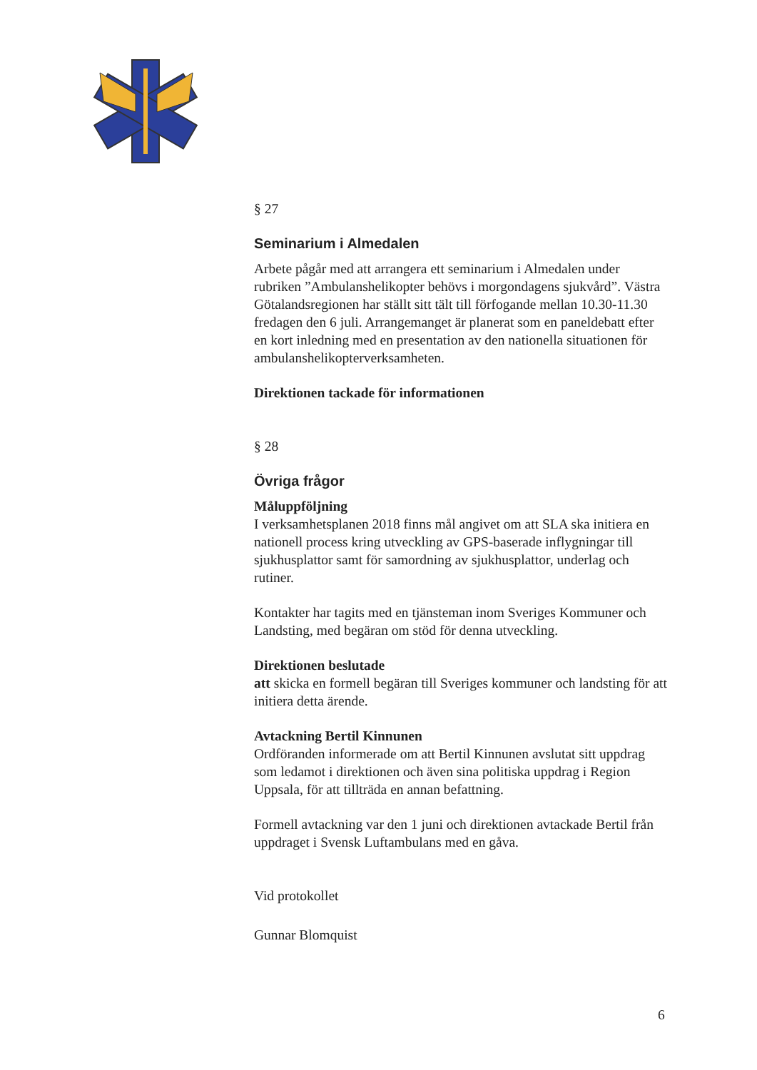§ 27
Seminarium i Almedalen
Arbete pågår med att arrangera ett seminarium i Almedalen under rubriken ”Ambulanshelikopter behövs i morgondagens sjukvård”. Västra Götalandsregionen har ställt sitt tält till förfogande mellan 10.30-11.30 fredagen den 6 juli. Arrangemanget är planerat som en paneldebatt efter en kort inledning med en presentation av den nationella situationen för ambulanshelikopterverksamheten.
Direktionen tackade för informationen
§ 28
Övriga frågor
Måluppföljning
I verksamhetsplanen 2018 finns mål angivet om att SLA ska initiera en nationell process kring utveckling av GPS-baserade inflygningar till sjukhusplattor samt för samordning av sjukhusplattor, underlag och rutiner.
Kontakter har tagits med en tjänsteman inom Sveriges Kommuner och Landsting, med begäran om stöd för denna utveckling.
Direktionen beslutade
att skicka en formell begäran till Sveriges kommuner och landsting för att initiera detta ärende.
Avtackning Bertil Kinnunen
Ordföranden informerade om att Bertil Kinnunen avslutat sitt uppdrag som ledamot i direktionen och även sina politiska uppdrag i Region Uppsala, för att tillträda en annan befattning.
Formell avtackning var den 1 juni och direktionen avtackade Bertil från uppdraget i Svensk Luftambulans med en gåva.
Vid protokollet
Gunnar Blomquist
6